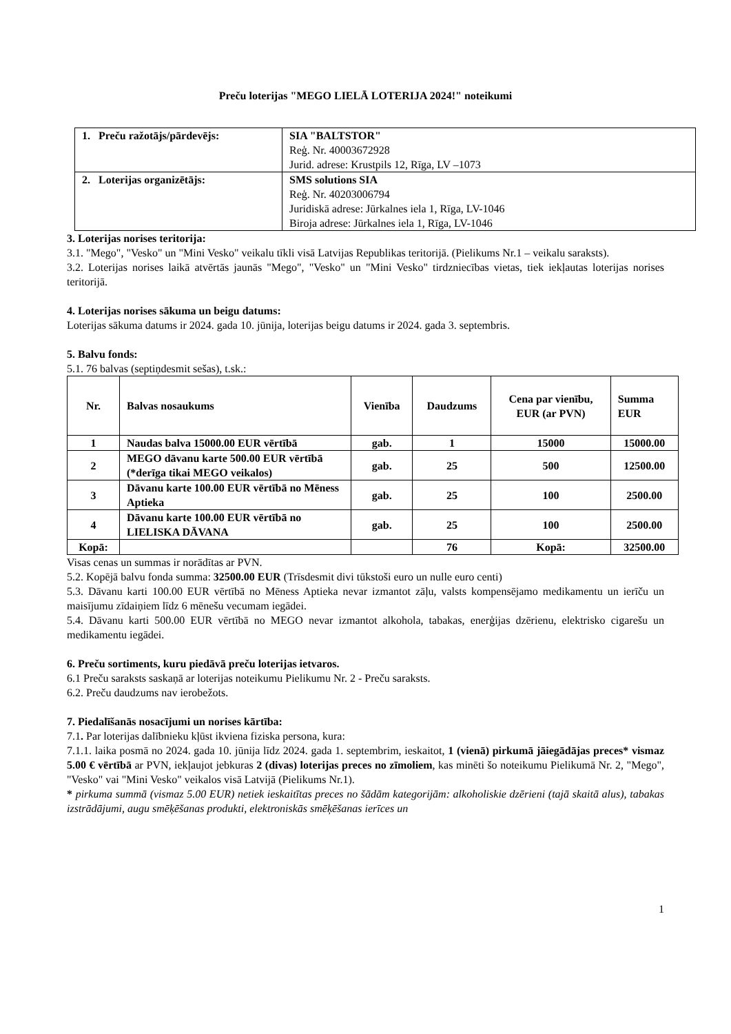Preču loterijas "MEGO LIELĀ LOTERIJA 2024!" noteikumi
| 1. Preču ražotājs/pārdevējs: | SIA "BALTSTOR" Reģ. Nr. 40003672928 Jurid. adrese: Krustpils 12, Rīga, LV –1073 |
| 2. Loterijas organizētājs: | SMS solutions SIA Reģ. Nr. 40203006794 Juridiskā adrese: Jūrkalnes iela 1, Rīga, LV-1046 Biroja adrese: Jūrkalnes iela 1, Rīga, LV-1046 |
3. Loterijas norises teritorija:
3.1. "Mego", "Vesko" un "Mini Vesko" veikalu tīkli visā Latvijas Republikas teritorijā. (Pielikums Nr.1 – veikalu saraksts).
3.2. Loterijas norises laikā atvērtās jaunās "Mego", "Vesko" un "Mini Vesko" tirdzniecības vietas, tiek iekļautas loterijas norises teritorijā.
4. Loterijas norises sākuma un beigu datums:
Loterijas sākuma datums ir 2024. gada 10. jūnija, loterijas beigu datums ir 2024. gada 3. septembris.
5. Balvu fonds:
5.1. 76 balvas (septiņdesmit sešas), t.sk.:
| Nr. | Balvas nosaukums | Vienība | Daudzums | Cena par vienību, EUR (ar PVN) | Summa EUR |
| --- | --- | --- | --- | --- | --- |
| 1 | Naudas balva 15000.00 EUR vērtībā | gab. | 1 | 15000 | 15000.00 |
| 2 | MEGO dāvanu karte 500.00 EUR vērtībā (*derīga tikai MEGO veikalos) | gab. | 25 | 500 | 12500.00 |
| 3 | Dāvanu karte 100.00 EUR vērtībā no Mēness Aptieka | gab. | 25 | 100 | 2500.00 |
| 4 | Dāvanu karte 100.00 EUR vērtībā no LIELISKA DĀVANA | gab. | 25 | 100 | 2500.00 |
| Kopā: | | | 76 | Kopā: | 32500.00 |
Visas cenas un summas ir norādītas ar PVN.
5.2. Kopējā balvu fonda summa: 32500.00 EUR (Trīsdesmit divi tūkstoši euro un nulle euro centi)
5.3. Dāvanu karti 100.00 EUR vērtībā no Mēness Aptieka nevar izmantot zāļu, valsts kompensējamo medikamentu un ierīču un maisījumu zīdaiņiem līdz 6 mēnešu vecumam iegādei.
5.4. Dāvanu karti 500.00 EUR vērtībā no MEGO nevar izmantot alkohola, tabakas, enerģijas dzērienu, elektrisko cigarešu un medikamentu iegādei.
6. Preču sortiments, kuru piedāvā preču loterijas ietvaros.
6.1 Preču saraksts saskaņā ar loterijas noteikumu Pielikumu Nr. 2 - Preču saraksts.
6.2. Preču daudzums nav ierobežots.
7. Piedalīšanās nosacījumi un norises kārtība:
7.1. Par loterijas dalībnieku kļūst ikviena fiziska persona, kura:
7.1.1. laika posmā no 2024. gada 10. jūnija līdz 2024. gada 1. septembrim, ieskaitot, 1 (vienā) pirkumā jāiegādājas preces* vismaz 5.00 € vērtībā ar PVN, iekļaujot jebkuras 2 (divas) loterijas preces no zīmoliem, kas minēti šo noteikumu Pielikumā Nr. 2, "Mego", "Vesko" vai "Mini Vesko" veikalos visā Latvijā (Pielikums Nr.1).
* pirkuma summā (vismaz 5.00 EUR) netiek ieskaitītas preces no šādām kategorijām: alkoholiskie dzērieni (tajā skaitā alus), tabakas izstrādājumi, augu smēķēšanas produkti, elektroniskās smēķēšanas ierīces un
1